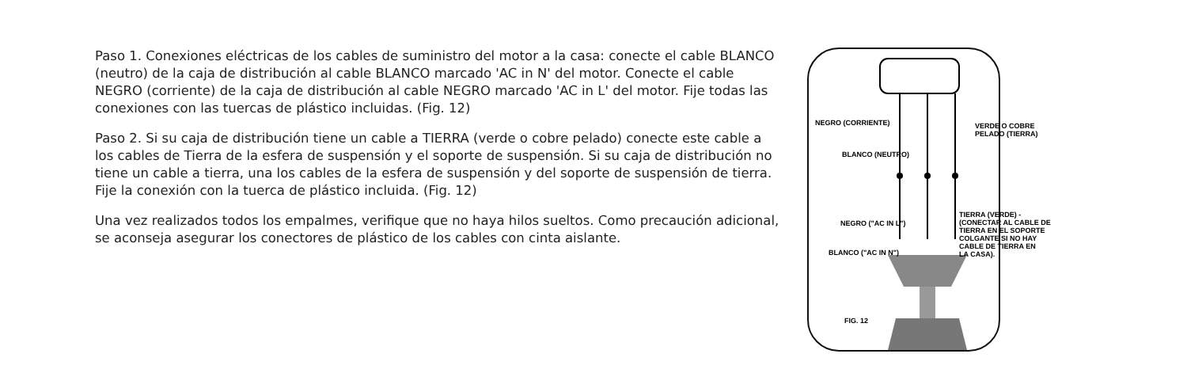Paso 1. Conexiones eléctricas de los cables de suministro del motor a la casa: conecte el cable BLANCO (neutro) de la caja de distribución al cable BLANCO marcado 'AC in N' del motor. Conecte el cable NEGRO (corriente) de la caja de distribución al cable NEGRO marcado 'AC in L' del motor. Fije todas las conexiones con las tuercas de plástico incluidas. (Fig. 12)
Paso 2. Si su caja de distribución tiene un cable a TIERRA (verde o cobre pelado) conecte este cable a los cables de Tierra de la esfera de suspensión y el soporte de suspensión. Si su caja de distribución no tiene un cable a tierra, una los cables de la esfera de suspensión y del soporte de suspensión de tierra. Fije la conexión con la tuerca de plástico incluida. (Fig. 12)
Una vez realizados todos los empalmes, verifique que no haya hilos sueltos. Como precaución adicional, se aconseja asegurar los conectores de plástico de los cables con cinta aislante.
NEGRO (CORRIENTE)
BLANCO (NEUTRO)
NEGRO ("AC IN L")
BLANCO ("AC IN N")
VERDE O COBRE
PELADO (TIERRA)
TIERRA (VERDE) -
(CONECTAR AL CABLE DE
TIERRA EN EL SOPORTE
COLGANTE SI NO HAY
CABLE DE TIERRA EN
LA CASA).
FIG. 12